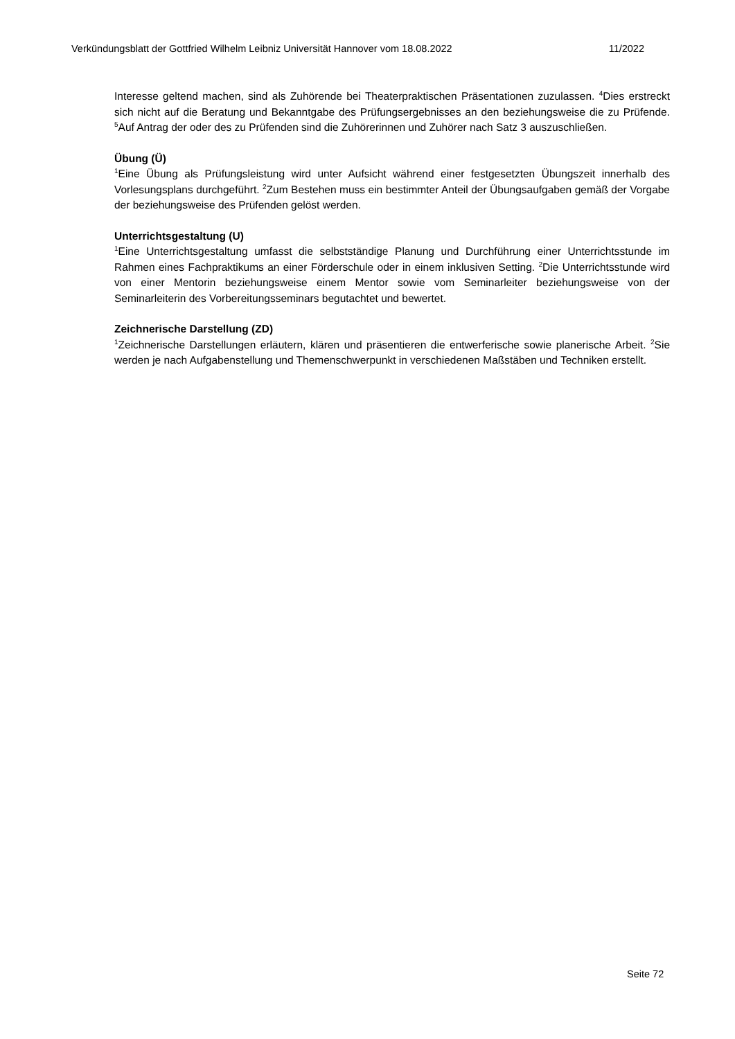Verkündungsblatt der Gottfried Wilhelm Leibniz Universität Hannover vom 18.08.2022 11/2022
Interesse geltend machen, sind als Zuhörende bei Theaterpraktischen Präsentationen zuzulassen. <sup>4</sup>Dies erstreckt sich nicht auf die Beratung und Bekanntgabe des Prüfungsergebnisses an den beziehungsweise die zu Prüfende. <sup>5</sup>Auf Antrag der oder des zu Prüfenden sind die Zuhörerinnen und Zuhörer nach Satz 3 auszuschließen.
Übung (Ü)
<sup>1</sup> Eine Übung als Prüfungsleistung wird unter Aufsicht während einer festgesetzten Übungszeit innerhalb des Vorlesungsplans durchgeführt. <sup>2</sup>Zum Bestehen muss ein bestimmter Anteil der Übungsaufgaben gemäß der Vorgabe der beziehungsweise des Prüfenden gelöst werden.
Unterrichtsgestaltung (U)
<sup>1</sup> Eine Unterrichtsgestaltung umfasst die selbstständige Planung und Durchführung einer Unterrichtsstunde im Rahmen eines Fachpraktikums an einer Förderschule oder in einem inklusiven Setting. <sup>2</sup>Die Unterrichtsstunde wird von einer Mentorin beziehungsweise einem Mentor sowie vom Seminarleiter beziehungsweise von der Seminarleiterin des Vorbereitungsseminars begutachtet und bewertet.
Zeichnerische Darstellung (ZD)
<sup>1</sup> Zeichnerische Darstellungen erläutern, klären und präsentieren die entwerferische sowie planerische Arbeit. <sup>2</sup>Sie werden je nach Aufgabenstellung und Themenschwerpunkt in verschiedenen Maßstäben und Techniken erstellt.
Seite 72